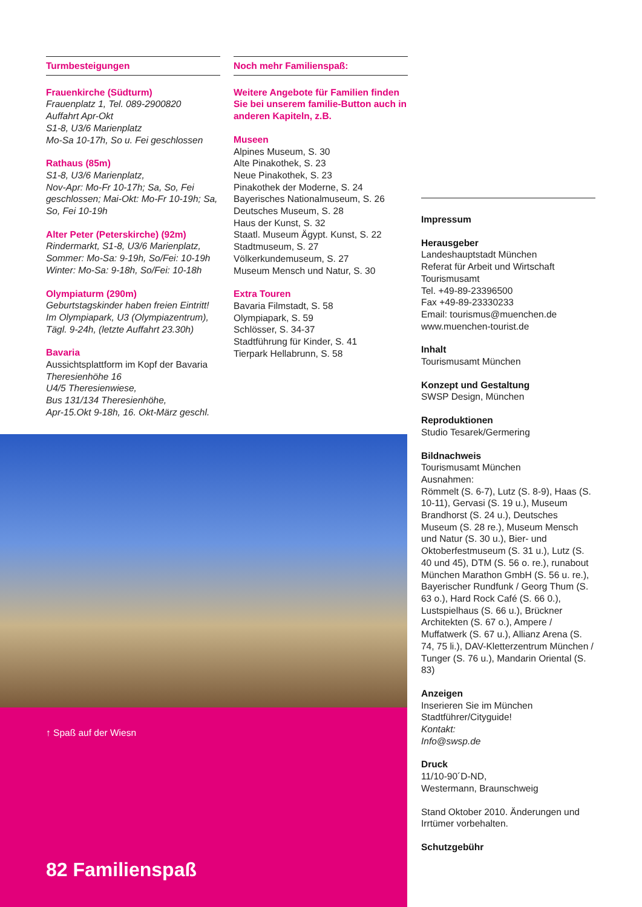Turmbesteigungen
Frauenkirche (Südturm)
Frauenplatz 1, Tel. 089-2900820
Auffahrt Apr-Okt
S1-8, U3/6 Marienplatz
Mo-Sa 10-17h, So u. Fei geschlossen
Rathaus (85m)
S1-8, U3/6 Marienplatz,
Nov-Apr: Mo-Fr 10-17h; Sa, So, Fei geschlossen; Mai-Okt: Mo-Fr 10-19h; Sa, So, Fei 10-19h
Alter Peter (Peterskirche) (92m)
Rindermarkt, S1-8, U3/6 Marienplatz,
Sommer: Mo-Sa: 9-19h, So/Fei: 10-19h
Winter: Mo-Sa: 9-18h, So/Fei: 10-18h
Olympiaturm (290m)
Geburtstagskinder haben freien Eintritt!
Im Olympiapark, U3 (Olympiazentrum),
Tägl. 9-24h, (letzte Auffahrt 23.30h)
Bavaria
Aussichtsplattform im Kopf der Bavaria
Theresienhöhe 16
U4/5 Theresienwiese,
Bus 131/134 Theresienhöhe,
Apr-15.Okt 9-18h, 16. Okt-März geschl.
Noch mehr Familienspaß:
Weitere Angebote für Familien finden Sie bei unserem familie-Button auch in anderen Kapiteln, z.B.
Museen
Alpines Museum, S. 30
Alte Pinakothek, S. 23
Neue Pinakothek, S. 23
Pinakothek der Moderne, S. 24
Bayerisches Nationalmuseum, S. 26
Deutsches Museum, S. 28
Haus der Kunst, S. 32
Staatl. Museum Ägypt. Kunst, S. 22
Stadtmuseum, S. 27
Völkerkundemuseum, S. 27
Museum Mensch und Natur, S. 30
Extra Touren
Bavaria Filmstadt, S. 58
Olympiapark, S. 59
Schlösser, S. 34-37
Stadtführung für Kinder, S. 41
Tierpark Hellabrunn, S. 58
Impressum
Herausgeber
Landeshauptstadt München
Referat für Arbeit und Wirtschaft
Tourismusamt
Tel. +49-89-23396500
Fax +49-89-23330233
Email: tourismus@muenchen.de
www.muenchen-tourist.de
Inhalt
Tourismusamt München
Konzept und Gestaltung
SWSP Design, München
Reproduktionen
Studio Tesarek/Germering
Bildnachweis
Tourismusamt München
Ausnahmen:
Römmelt (S. 6-7), Lutz (S. 8-9), Haas (S. 10-11), Gervasi (S. 19 u.), Museum Brandhorst (S. 24 u.), Deutsches Museum (S. 28 re.), Museum Mensch und Natur (S. 30 u.), Bier- und Oktoberfestmuseum (S. 31 u.), Lutz (S. 40 und 45), DTM (S. 56 o. re.), runabout München Marathon GmbH (S. 56 u. re.), Bayerischer Rundfunk / Georg Thum (S. 63 o.), Hard Rock Café (S. 66 0.), Lustspielhaus (S. 66 u.), Brückner Architekten (S. 67 o.), Ampere / Muffatwerk (S. 67 u.), Allianz Arena (S. 74, 75 li.), DAV-Kletterzentrum München / Tunger (S. 76 u.), Mandarin Oriental (S. 83)
Anzeigen
Inserieren Sie im München Stadtführer/Cityguide!
Kontakt:
Info@swsp.de
Druck
11/10-90´D-ND,
Westermann, Braunschweig
Stand Oktober 2010. Änderungen und Irrtümer vorbehalten.
Schutzgebühr
↑ Spaß auf der Wiesn
82 Familienspaß